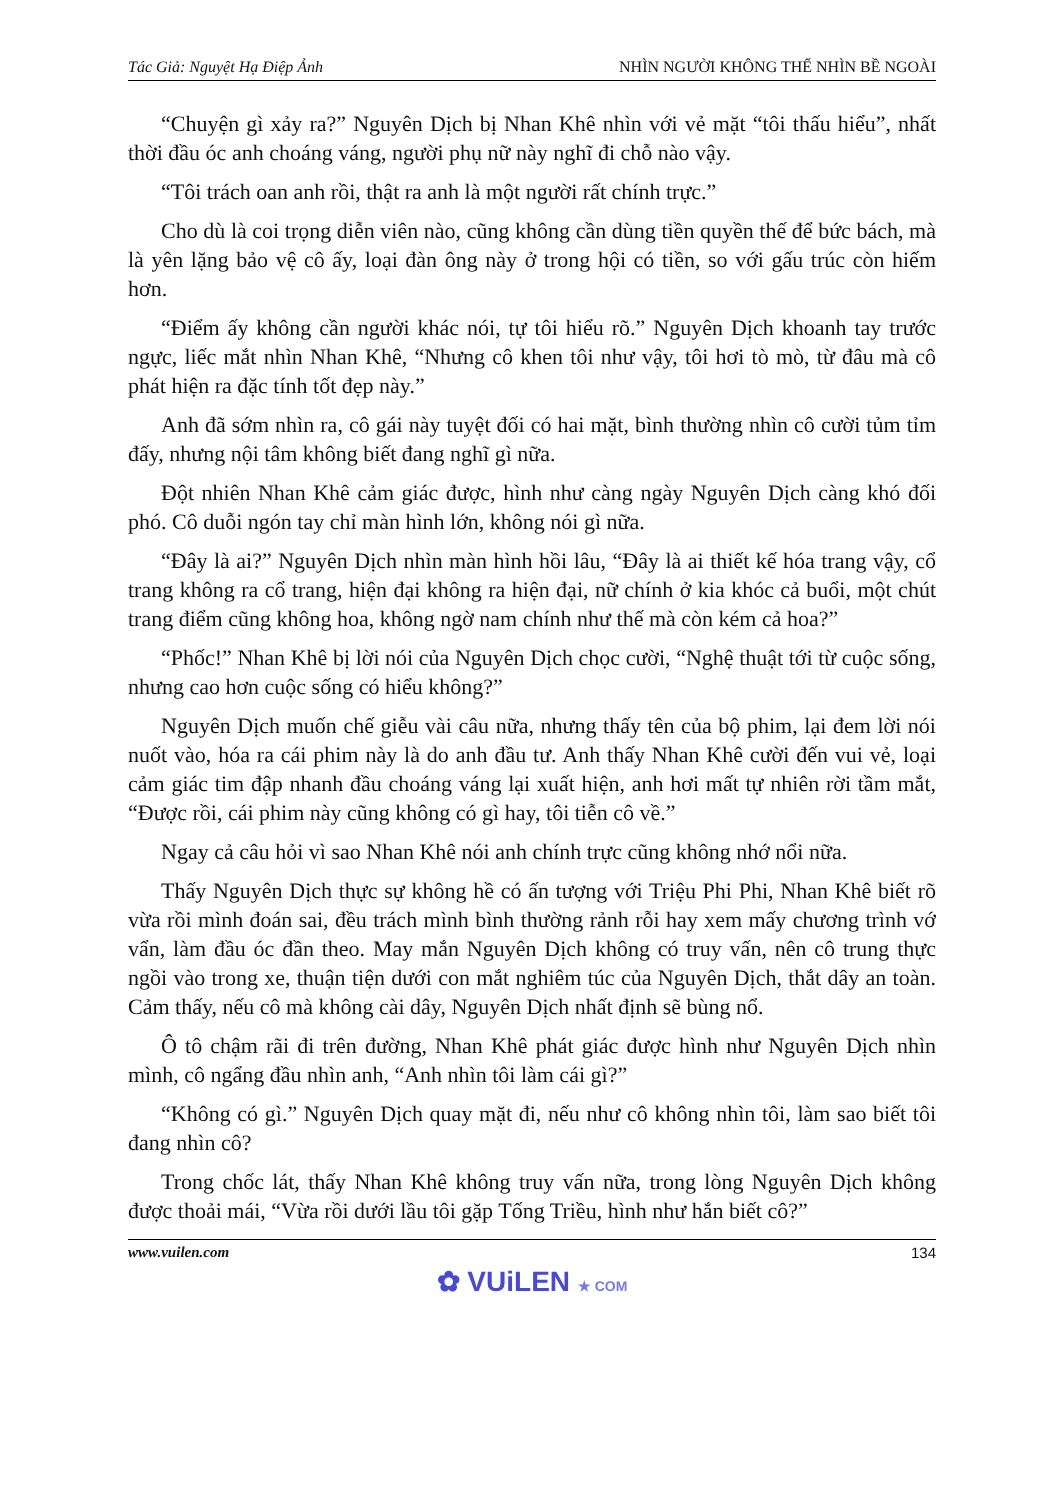Tác Giả: Nguyệt Hạ Điệp Ảnh NHÌN NGƯỜI KHÔNG THỂ NHÌN BỀ NGOÀI
“Chuyện gì xảy ra?” Nguyên Dịch bị Nhan Khê nhìn với vẻ mặt “tôi thấu hiểu”, nhất thời đầu óc anh choáng váng, người phụ nữ này nghĩ đi chỗ nào vậy.
“Tôi trách oan anh rồi, thật ra anh là một người rất chính trực.”
Cho dù là coi trọng diễn viên nào, cũng không cần dùng tiền quyền thế để bức bách, mà là yên lặng bảo vệ cô ấy, loại đàn ông này ở trong hội có tiền, so với gấu trúc còn hiếm hơn.
“Điểm ấy không cần người khác nói, tự tôi hiểu rõ.” Nguyên Dịch khoanh tay trước ngực, liếc mắt nhìn Nhan Khê, “Nhưng cô khen tôi như vậy, tôi hơi tò mò, từ đâu mà cô phát hiện ra đặc tính tốt đẹp này.”
Anh đã sớm nhìn ra, cô gái này tuyệt đối có hai mặt, bình thường nhìn cô cười tủm tỉm đấy, nhưng nội tâm không biết đang nghĩ gì nữa.
Đột nhiên Nhan Khê cảm giác được, hình như càng ngày Nguyên Dịch càng khó đối phó. Cô duỗi ngón tay chỉ màn hình lớn, không nói gì nữa.
“Đây là ai?” Nguyên Dịch nhìn màn hình hồi lâu, “Đây là ai thiết kế hóa trang vậy, cổ trang không ra cổ trang, hiện đại không ra hiện đại, nữ chính ở kia khóc cả buổi, một chút trang điểm cũng không hoa, không ngờ nam chính như thế mà còn kém cả hoa?”
“Phốc!” Nhan Khê bị lời nói của Nguyên Dịch chọc cười, “Nghệ thuật tới từ cuộc sống, nhưng cao hơn cuộc sống có hiểu không?”
Nguyên Dịch muốn chế giễu vài câu nữa, nhưng thấy tên của bộ phim, lại đem lời nói nuốt vào, hóa ra cái phim này là do anh đầu tư. Anh thấy Nhan Khê cười đến vui vẻ, loại cảm giác tim đập nhanh đầu choáng váng lại xuất hiện, anh hơi mất tự nhiên rời tầm mắt, “Được rồi, cái phim này cũng không có gì hay, tôi tiễn cô về.”
Ngay cả câu hỏi vì sao Nhan Khê nói anh chính trực cũng không nhớ nổi nữa.
Thấy Nguyên Dịch thực sự không hề có ấn tượng với Triệu Phi Phi, Nhan Khê biết rõ vừa rồi mình đoán sai, đều trách mình bình thường rảnh rỗi hay xem mấy chương trình vớ vẩn, làm đầu óc đần theo. May mắn Nguyên Dịch không có truy vấn, nên cô trung thực ngồi vào trong xe, thuận tiện dưới con mắt nghiêm túc của Nguyên Dịch, thắt dây an toàn. Cảm thấy, nếu cô mà không cài dây, Nguyên Dịch nhất định sẽ bùng nổ.
Ô tô chậm rãi đi trên đường, Nhan Khê phát giác được hình như Nguyên Dịch nhìn mình, cô ngẩng đầu nhìn anh, “Anh nhìn tôi làm cái gì?”
“Không có gì.” Nguyên Dịch quay mặt đi, nếu như cô không nhìn tôi, làm sao biết tôi đang nhìn cô?
Trong chốc lát, thấy Nhan Khê không truy vấn nữa, trong lòng Nguyên Dịch không được thoải mái, “Vừa rồi dưới lầu tôi gặp Tống Triều, hình như hắn biết cô?”
www.vuilen.com 134
✿ VUiLEN ★ COM